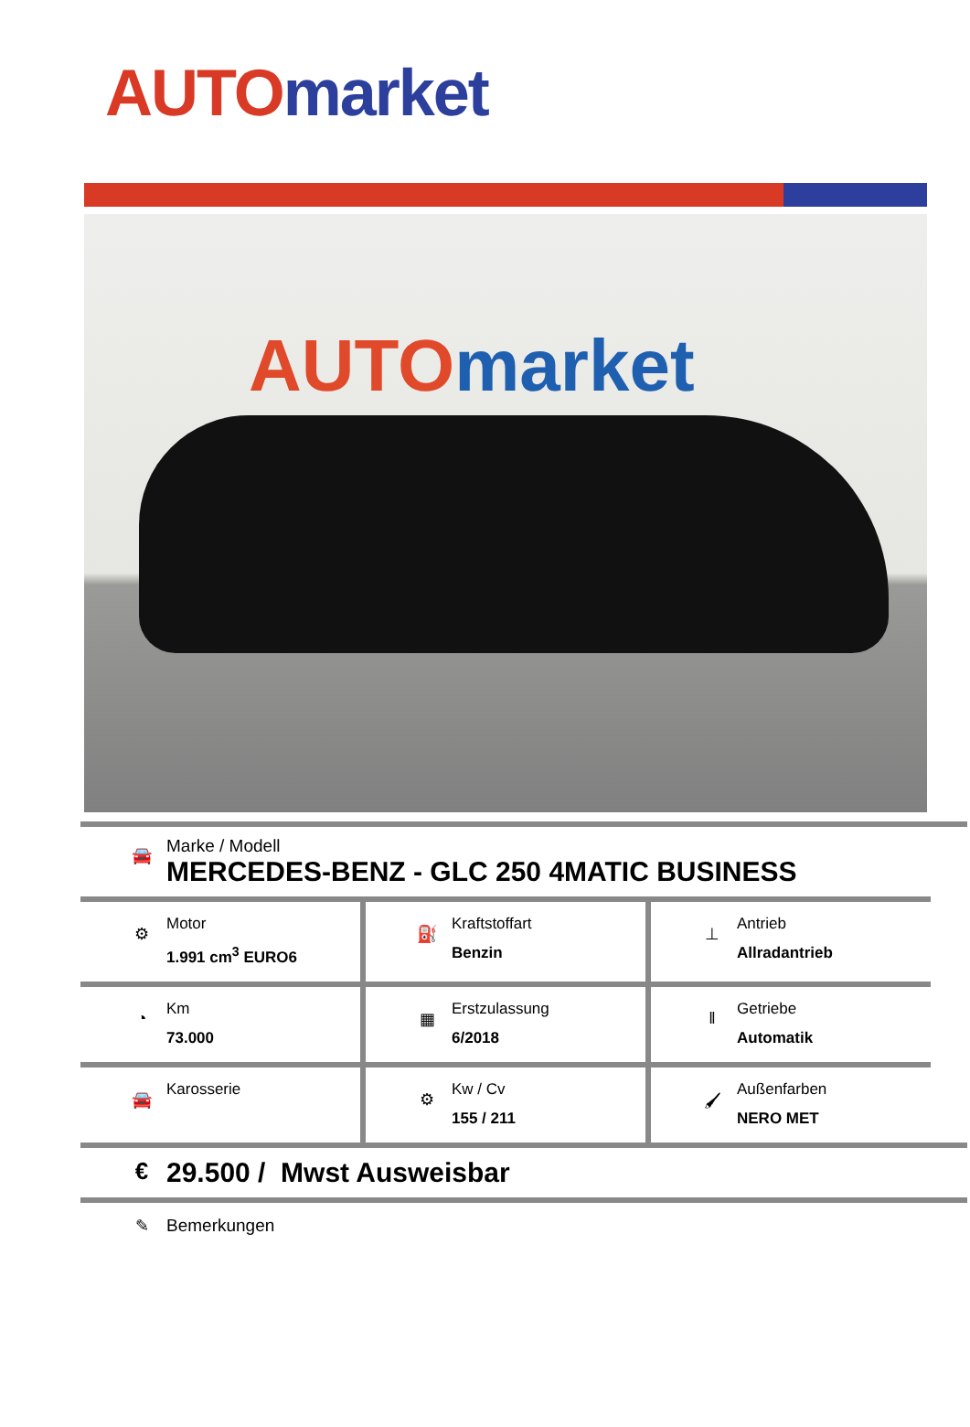AUTO market
AUTO market
🚘
Marke / Modell
MERCEDES-BENZ - GLC 250 4MATIC BUSINESS
⚙
Motor
1.991 cm<sup>3</sup> EURO6
⛽
Kraftstoffart
Benzin
⊥
Antrieb
Allradantrieb
◔
Km
73.000
▦
Erstzulassung
6/2018
‖
Getriebe
Automatik
🚘
Karosserie
⚙
Kw / Cv
155 / 211
🖌
Außenfarben
NERO MET
€
29.500 / Mwst Ausweisbar
✎ Bemerkungen